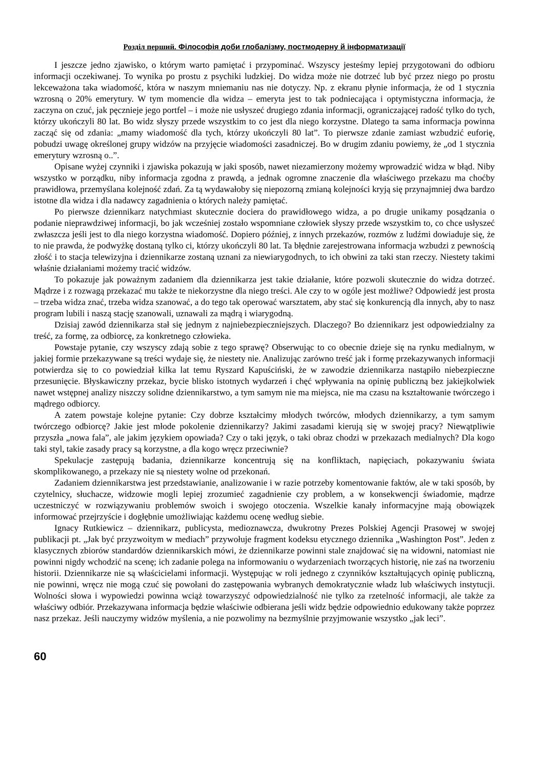Розділ перший. Філософія доби глобалізму, постмодерну й інформатизації
I jeszcze jedno zjawisko, o którym warto pamiętać i przypominać. Wszyscy jesteśmy lepiej przygotowani do odbioru informacji oczekiwanej. To wynika po prostu z psychiki ludzkiej. Do widza może nie dotrzeć lub być przez niego po prostu lekceważona taka wiadomość, która w naszym mniemaniu nas nie dotyczy. Np. z ekranu płynie informacja, że od 1 stycznia wzrosną o 20% emerytury. W tym momencie dla widza – emeryta jest to tak podniecająca i optymistyczna informacja, że zaczyna on czuć, jak pęcznieje jego portfel – i może nie usłyszeć drugiego zdania informacji, ograniczającej radość tylko do tych, którzy ukończyli 80 lat. Bo widz słyszy przede wszystkim to co jest dla niego korzystne. Dlatego ta sama informacja powinna zacząć się od zdania: „mamy wiadomość dla tych, którzy ukończyli 80 lat”. To pierwsze zdanie zamiast wzbudzić euforię, pobudzi uwagę określonej grupy widzów na przyjęcie wiadomości zasadniczej. Bo w drugim zdaniu powiemy, że „od 1 stycznia emerytury wzrosną o..”.
Opisane wyżej czynniki i zjawiska pokazują w jaki sposób, nawet niezamierzony możemy wprowadzić widza w błąd. Niby wszystko w porządku, niby informacja zgodna z prawdą, a jednak ogromne znaczenie dla właściwego przekazu ma choćby prawidłowa, przemyślana kolejność zdań. Za tą wydawałoby się niepozorną zmianą kolejności kryją się przynajmniej dwa bardzo istotne dla widza i dla nadawcy zagadnienia o których należy pamiętać.
Po pierwsze dziennikarz natychmiast skutecznie dociera do prawidłowego widza, a po drugie unikamy posądzania o podanie nieprawdziwej informacji, bo jak wcześniej zostało wspomniane człowiek słyszy przede wszystkim to, co chce usłyszeć zwłaszcza jeśli jest to dla niego korzystna wiadomość. Dopiero później, z innych przekazów, rozmów z ludźmi dowiaduje się, że to nie prawda, że podwyżkę dostaną tylko ci, którzy ukończyli 80 lat. Ta błędnie zarejestrowana informacja wzbudzi z pewnością złość i to stacja telewizyjna i dziennikarze zostaną uznani za niewiarygodnych, to ich obwini za taki stan rzeczy. Niestety takimi właśnie działaniami możemy tracić widzów.
To pokazuje jak poważnym zadaniem dla dziennikarza jest takie działanie, które pozwoli skutecznie do widza dotrzeć. Mądrze i z rozwagą przekazać mu także te niekorzystne dla niego treści. Ale czy to w ogóle jest możliwe? Odpowiedź jest prosta – trzeba widza znać, trzeba widza szanować, a do tego tak operować warsztatem, aby stać się konkurencją dla innych, aby to nasz program lubili i naszą stację szanowali, uznawali za mądrą i wiarygodną.
Dzisiaj zawód dziennikarza stał się jednym z najniebezpieczniejszych. Dlaczego? Bo dziennikarz jest odpowiedzialny za treść, za formę, za odbiorcę, za konkretnego człowieka.
Powstaje pytanie, czy wszyscy zdają sobie z tego sprawę? Obserwując to co obecnie dzieje się na rynku medialnym, w jakiej formie przekazywane są treści wydaje się, że niestety nie. Analizując zarówno treść jak i formę przekazywanych informacji potwierdza się to co powiedział kilka lat temu Ryszard Kapuściński, że w zawodzie dziennikarza nastąpiło niebezpieczne przesunięcie. Błyskawiczny przekaz, bycie blisko istotnych wydarzeń i chęć wpływania na opinię publiczną bez jakiejkolwiek nawet wstępnej analizy niszczy solidne dziennikarstwo, a tym samym nie ma miejsca, nie ma czasu na kształtowanie twórczego i mądrego odbiorcy.
A zatem powstaje kolejne pytanie: Czy dobrze kształcimy młodych twórców, młodych dziennikarzy, a tym samym twórczego odbiorcę? Jakie jest młode pokolenie dziennikarzy? Jakimi zasadami kierują się w swojej pracy? Niewątpliwie przyszła „nowa fala”, ale jakim językiem opowiada? Czy o taki język, o taki obraz chodzi w przekazach medialnych? Dla kogo taki styl, takie zasady pracy są korzystne, a dla kogo wręcz przeciwnie?
Spekulacje zastępują badania, dziennikarze koncentrują się na konfliktach, napięciach, pokazywaniu świata skomplikowanego, a przekazy nie są niestety wolne od przekonań.
Zadaniem dziennikarstwa jest przedstawianie, analizowanie i w razie potrzeby komentowanie faktów, ale w taki sposób, by czytelnicy, słuchacze, widzowie mogli lepiej zrozumieć zagadnienie czy problem, a w konsekwencji świadomie, mądrze uczestniczyć w rozwiązywaniu problemów swoich i swojego otoczenia. Wszelkie kanały informacyjne mają obowiązek informować przejrzyście i dogłębnie umożliwiając każdemu ocenę według siebie.
Ignacy Rutkiewicz – dziennikarz, publicysta, medioznawcza, dwukrotny Prezes Polskiej Agencji Prasowej w swojej publikacji pt. „Jak być przyzwoitym w mediach” przywołuje fragment kodeksu etycznego dziennika „Washington Post”. Jeden z klasycznych zbiorów standardów dziennikarskich mówi, że dziennikarze powinni stale znajdować się na widowni, natomiast nie powinni nigdy wchodzić na scenę; ich zadanie polega na informowaniu o wydarzeniach tworzących historię, nie zaś na tworzeniu historii. Dziennikarze nie są właścicielami informacji. Występując w roli jednego z czynników kształtujących opinię publiczną, nie powinni, wręcz nie mogą czuć się powołani do zastępowania wybranych demokratycznie władz lub właściwych instytucji. Wolności słowa i wypowiedzi powinna wciąż towarzyszyć odpowiedzialność nie tylko za rzetelność informacji, ale także za właściwy odbiór. Przekazywana informacja będzie właściwie odbierana jeśli widz będzie odpowiednio edukowany także poprzez nasz przekaz. Jeśli nauczymy widzów myślenia, a nie pozwolimy na bezmyślnie przyjmowanie wszystko „jak leci”.
60